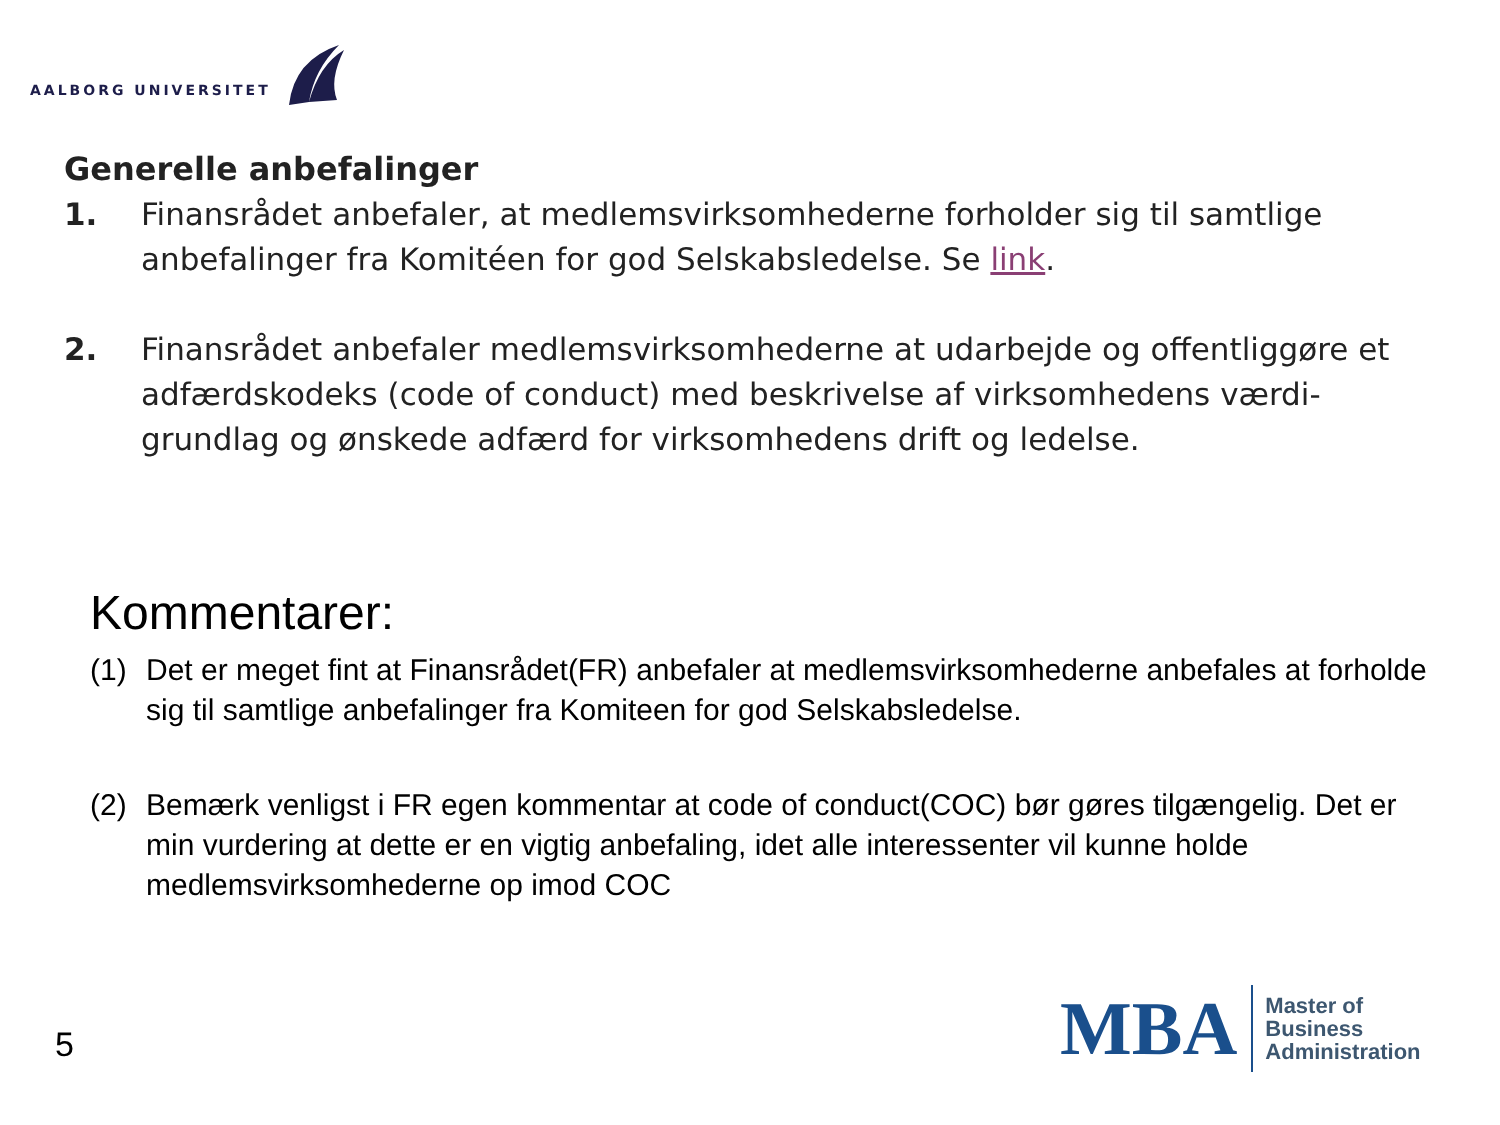AALBORG UNIVERSITET
Generelle anbefalinger
1. Finansrådet anbefaler, at medlemsvirksomhederne forholder sig til samtlige anbefalinger fra Komitéen for god Selskabsledelse. Se link.
2. Finansrådet anbefaler medlemsvirksomhederne at udarbejde og offentliggøre et adfærdskodeks (code of conduct) med beskrivelse af virksomhedens værdi-grundlag og ønskede adfærd for virksomhedens drift og ledelse.
Kommentarer:
(1) Det er meget fint at Finansrådet(FR) anbefaler at medlemsvirksomhederne anbefales at forholde sig til samtlige anbefalinger fra Komiteen for god Selskabsledelse.
(2) Bemærk venligst i FR egen kommentar at code of conduct(COC) bør gøres tilgængelig. Det er min vurdering at dette er en vigtig anbefaling, idet alle interessenter vil kunne holde medlemsvirksomhederne op imod COC
5
MBA
Master of
Business
Administration